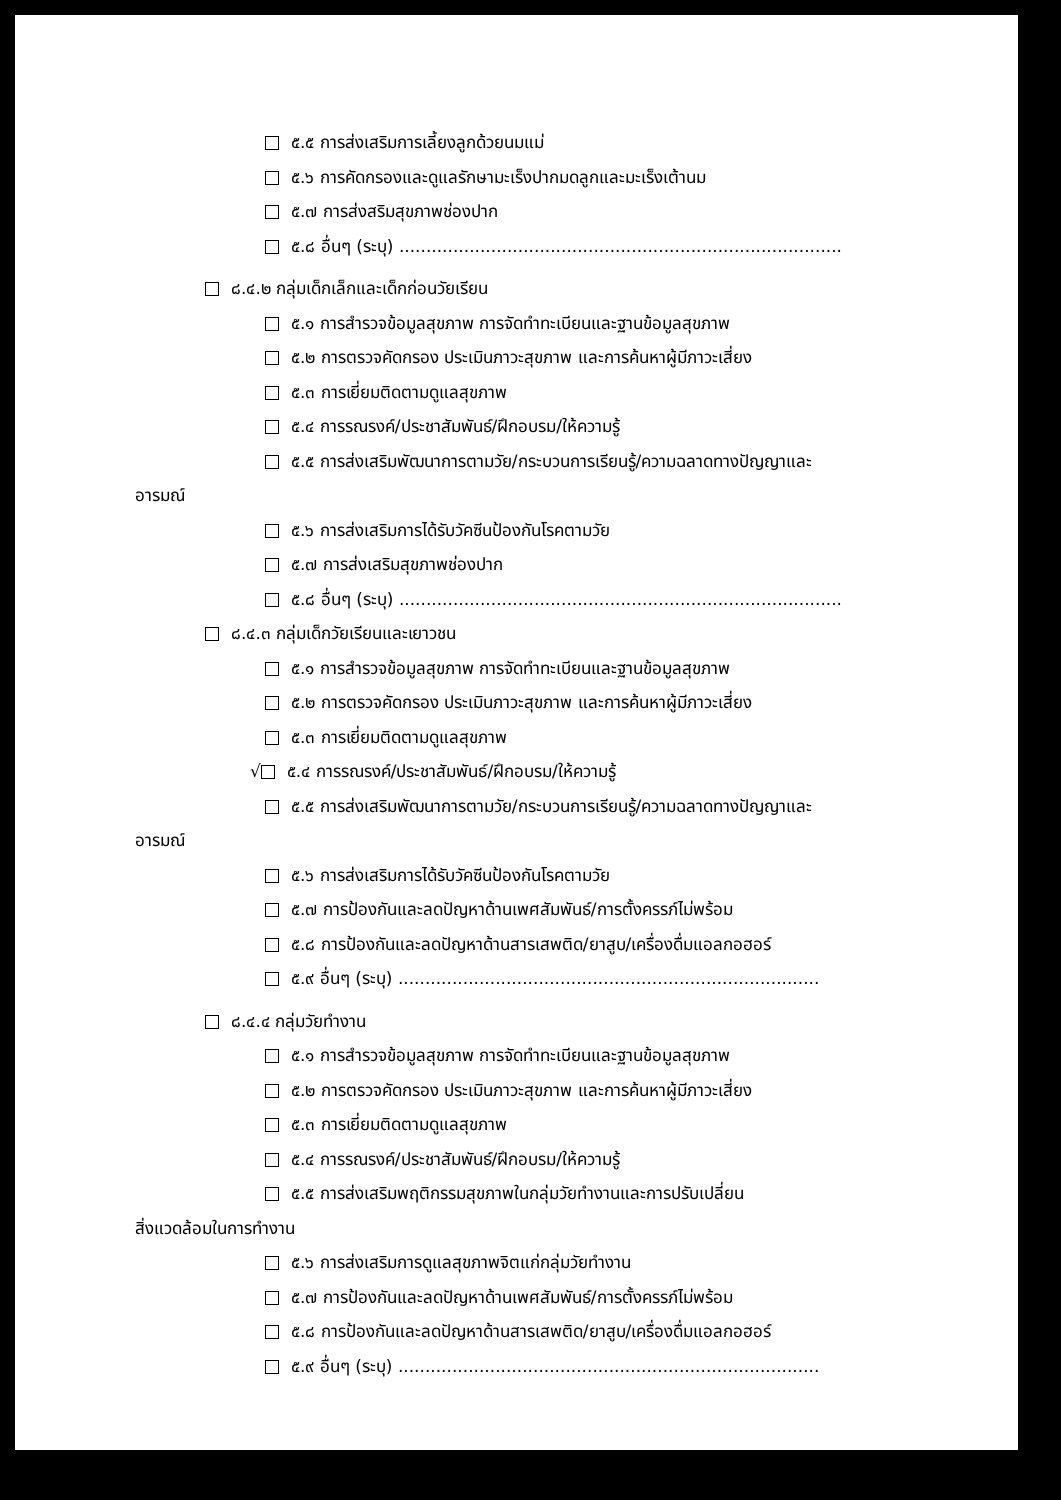๕.๕ การส่งเสริมการเลี้ยงลูกด้วยนมแม่
๕.๖ การคัดกรองและดูแลรักษามะเร็งปากมดลูกและมะเร็งเต้านม
๕.๗ การส่งสริมสุขภาพช่องปาก
๕.๘ อื่นๆ (ระบุ) ..................................................................................
๘.๔.๒ กลุ่มเด็กเล็กและเด็กก่อนวัยเรียน
๕.๑ การสำรวจข้อมูลสุขภาพ การจัดทำทะเบียนและฐานข้อมูลสุขภาพ
๕.๒ การตรวจคัดกรอง ประเมินภาวะสุขภาพ และการค้นหาผู้มีภาวะเสี่ยง
๕.๓ การเยี่ยมติดตามดูแลสุขภาพ
๕.๔ การรณรงค์/ประชาสัมพันธ์/ฝึกอบรม/ให้ความรู้
๕.๕ การส่งเสริมพัฒนาการตามวัย/กระบวนการเรียนรู้/ความฉลาดทางปัญญาและ
อารมณ์
๕.๖ การส่งเสริมการได้รับวัคซีนป้องกันโรคตามวัย
๕.๗ การส่งเสริมสุขภาพช่องปาก
๕.๘ อื่นๆ (ระบุ) ..................................................................................
๘.๔.๓ กลุ่มเด็กวัยเรียนและเยาวชน
๕.๑ การสำรวจข้อมูลสุขภาพ การจัดทำทะเบียนและฐานข้อมูลสุขภาพ
๕.๒ การตรวจคัดกรอง ประเมินภาวะสุขภาพ และการค้นหาผู้มีภาวะเสี่ยง
๕.๓ การเยี่ยมติดตามดูแลสุขภาพ
√ ๕.๔ การรณรงค์/ประชาสัมพันธ์/ฝึกอบรม/ให้ความรู้
๕.๕ การส่งเสริมพัฒนาการตามวัย/กระบวนการเรียนรู้/ความฉลาดทางปัญญาและ
อารมณ์
๕.๖ การส่งเสริมการได้รับวัคซีนป้องกันโรคตามวัย
๕.๗ การป้องกันและลดปัญหาด้านเพศสัมพันธ์/การตั้งครรภ์ไม่พร้อม
๕.๘ การป้องกันและลดปัญหาด้านสารเสพติด/ยาสูบ/เครื่องดื่มแอลกอฮอร์
๕.๙ อื่นๆ (ระบุ) ..............................................................................
๘.๔.๔ กลุ่มวัยทำงาน
๕.๑ การสำรวจข้อมูลสุขภาพ การจัดทำทะเบียนและฐานข้อมูลสุขภาพ
๕.๒ การตรวจคัดกรอง ประเมินภาวะสุขภาพ และการค้นหาผู้มีภาวะเสี่ยง
๕.๓ การเยี่ยมติดตามดูแลสุขภาพ
๕.๔ การรณรงค์/ประชาสัมพันธ์/ฝึกอบรม/ให้ความรู้
๕.๕ การส่งเสริมพฤติกรรมสุขภาพในกลุ่มวัยทำงานและการปรับเปลี่ยน
สิ่งแวดล้อมในการทำงาน
๕.๖ การส่งเสริมการดูแลสุขภาพจิตแก่กลุ่มวัยทำงาน
๕.๗ การป้องกันและลดปัญหาด้านเพศสัมพันธ์/การตั้งครรภ์ไม่พร้อม
๕.๘ การป้องกันและลดปัญหาด้านสารเสพติด/ยาสูบ/เครื่องดื่มแอลกอฮอร์
๕.๙ อื่นๆ (ระบุ) ..............................................................................